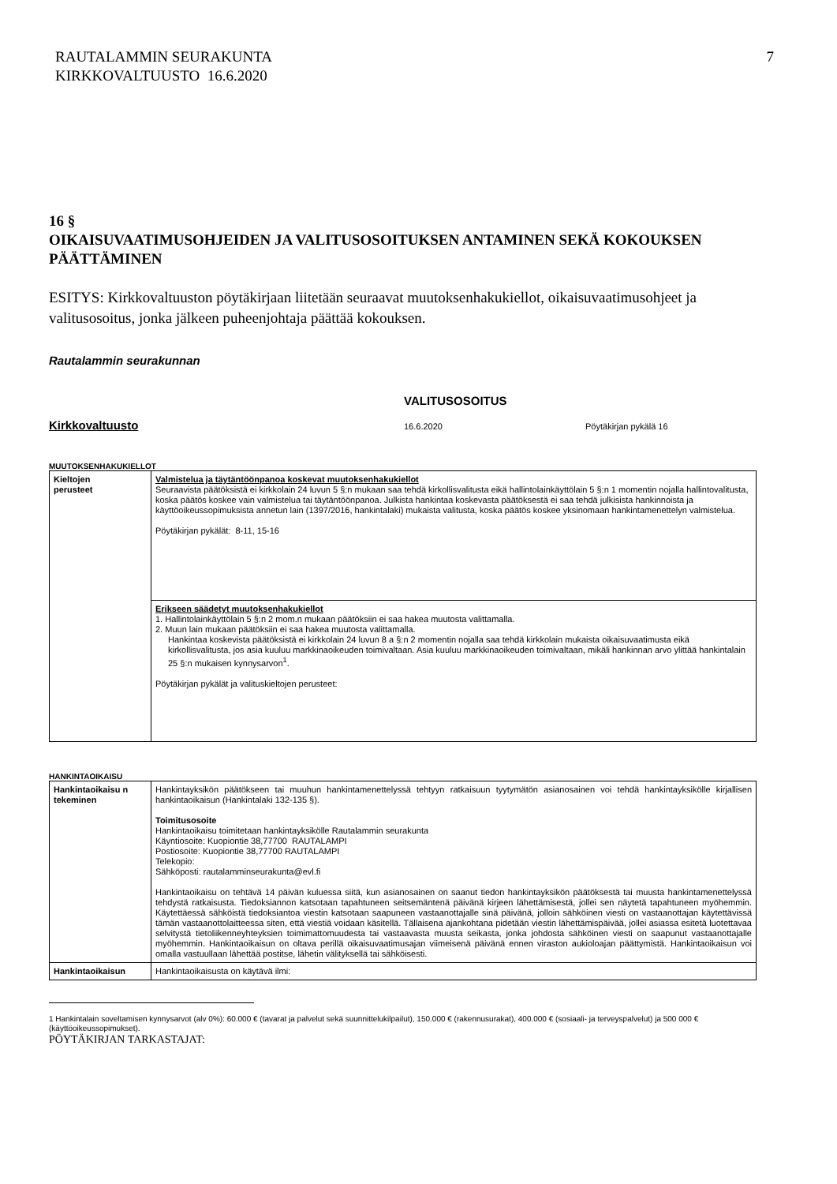RAUTALAMMIN SEURAKUNTA
KIRKKOVALTUUSTO 16.6.2020
7
16 §
OIKAISUVAATIMUSOHJEIDEN JA VALITUSOSOITUKSEN ANTAMINEN SEKÄ KOKOUKSEN PÄÄTTÄMINEN
ESITYS: Kirkkovaltuuston pöytäkirjaan liitetään seuraavat muutoksenhakukiellot, oikaisuvaatimusohjeet ja valitusosoitus, jonka jälkeen puheenjohtaja päättää kokouksen.
Rautalammin seurakunnan
VALITUSOSOITUS
Kirkkovaltuusto 16.6.2020 Pöytäkirjan pykälä 16
MUUTOKSENHAKUKIELLOT
| Kieltojen perusteet | Valmistelua ja täytäntöönpanoa koskevat muutoksenhakukiellot Seuraavista päätöksistä ei kirkkolain 24 luvun 5 §:n mukaan saa tehdä kirkollisvalitusta eikä hallintolainkäyttölain 5 §:n 1 momentin nojalla hallintovalitusta, koska päätös koskee vain valmistelua tai täytäntöönpanoa. Julkista hankintaa koskevasta päätöksestä ei saa tehdä julkisista hankinnoista ja käyttöoikeussopimuksista annetun lain (1397/2016, hankintalaki) mukaista valitusta, koska päätös koskee yksinomaan hankintamenettelyn valmistelua. Pöytäkirjan pykälät: 8-11, 15-16 |
| | Erikseen säädetyt muutoksenhakukiellot 1. Hallintolainkäyttölain 5 §:n 2 mom.n mukaan päätöksiin ei saa hakea muutosta valittamalla. 2. Muun lain mukaan päätöksiin ei saa hakea muutosta valittamalla. Hankintaa koskevista päätöksistä ei kirkkolain 24 luvun 8 a §:n 2 momentin nojalla saa tehdä kirkkolain mukaista oikaisuvaatimusta eikä kirkollisvalitusta, jos asia kuuluu markkinaoikeuden toimivaltaan. Asia kuuluu markkinaoikeuden toimivaltaan, mikäli hankinnan arvo ylittää hankintalain 25 §:n mukaisen kynnysarvon<sup>1</sup>. Pöytäkirjan pykälät ja valituskieltojen perusteet: |
HANKINTAOIKAISU
| Hankintaoikaisu n tekeminen | Hankintayksikön päätökseen tai muuhun hankintamenettelyssä tehtyyn ratkaisuun tyytymätön asianosainen voi tehdä hankintayksikölle kirjallisen hankintaoikaisun (Hankintalaki 132-135 §). Toimitusosoite Hankintaoikaisu toimitetaan hankintayksikölle Rautalammin seurakunta Käyntiosoite: Kuopiontie 38,77700 RAUTALAMPI Postiosoite: Kuopiontie 38,77700 RAUTALAMPI Telekopio: Sähköposti: rautalamminseurakunta@evl.fi Hankintaoikaisu on tehtävä 14 päivän kuluessa siitä, kun asianosainen on saanut tiedon hankintayksikön päätöksestä tai muusta hankintamenettelyssä tehdystä ratkaisusta. Tiedoksiannon katsotaan tapahtuneen seitsemäntenä päivänä kirjeen lähettämisestä, jollei sen näytetä tapahtuneen myöhemmin. Käytettäessä sähköistä tiedoksiantoa viestin katsotaan saapuneen vastaanottajalle sinä päivänä, jolloin sähköinen viesti on vastaanottajan käytettävissä tämän vastaanottolaitteessa siten, että viestiä voidaan käsitellä. Tällaisena ajankohtana pidetään viestin lähettämispäivää, jollei asiassa esitetä luotettavaa selvitystä tietoliikenneyhteyksien toimimattomuudesta tai vastaavasta muusta seikasta, jonka johdosta sähköinen viesti on saapunut vastaanottajalle myöhemmin. Hankintaoikaisun on oltava perillä oikaisuvaatimusajan viimeisenä päivänä ennen viraston aukioloajan päättymistä. Hankintaoikaisun voi omalla vastuullaan lähettää postitse, lähetin välityksellä tai sähköisesti. |
| Hankintaoikaisun | Hankintaoikaisusta on käytävä ilmi: |
1 Hankintalain soveltamisen kynnysarvot (alv 0%): 60.000 € (tavarat ja palvelut sekä suunnittelukilpailut), 150.000 € (rakennusurakat), 400.000 € (sosiaali- ja terveyspalvelut) ja 500 000 € (käyttöoikeussopimukset).
PÖYTÄKIRJAN TARKASTAJAT: